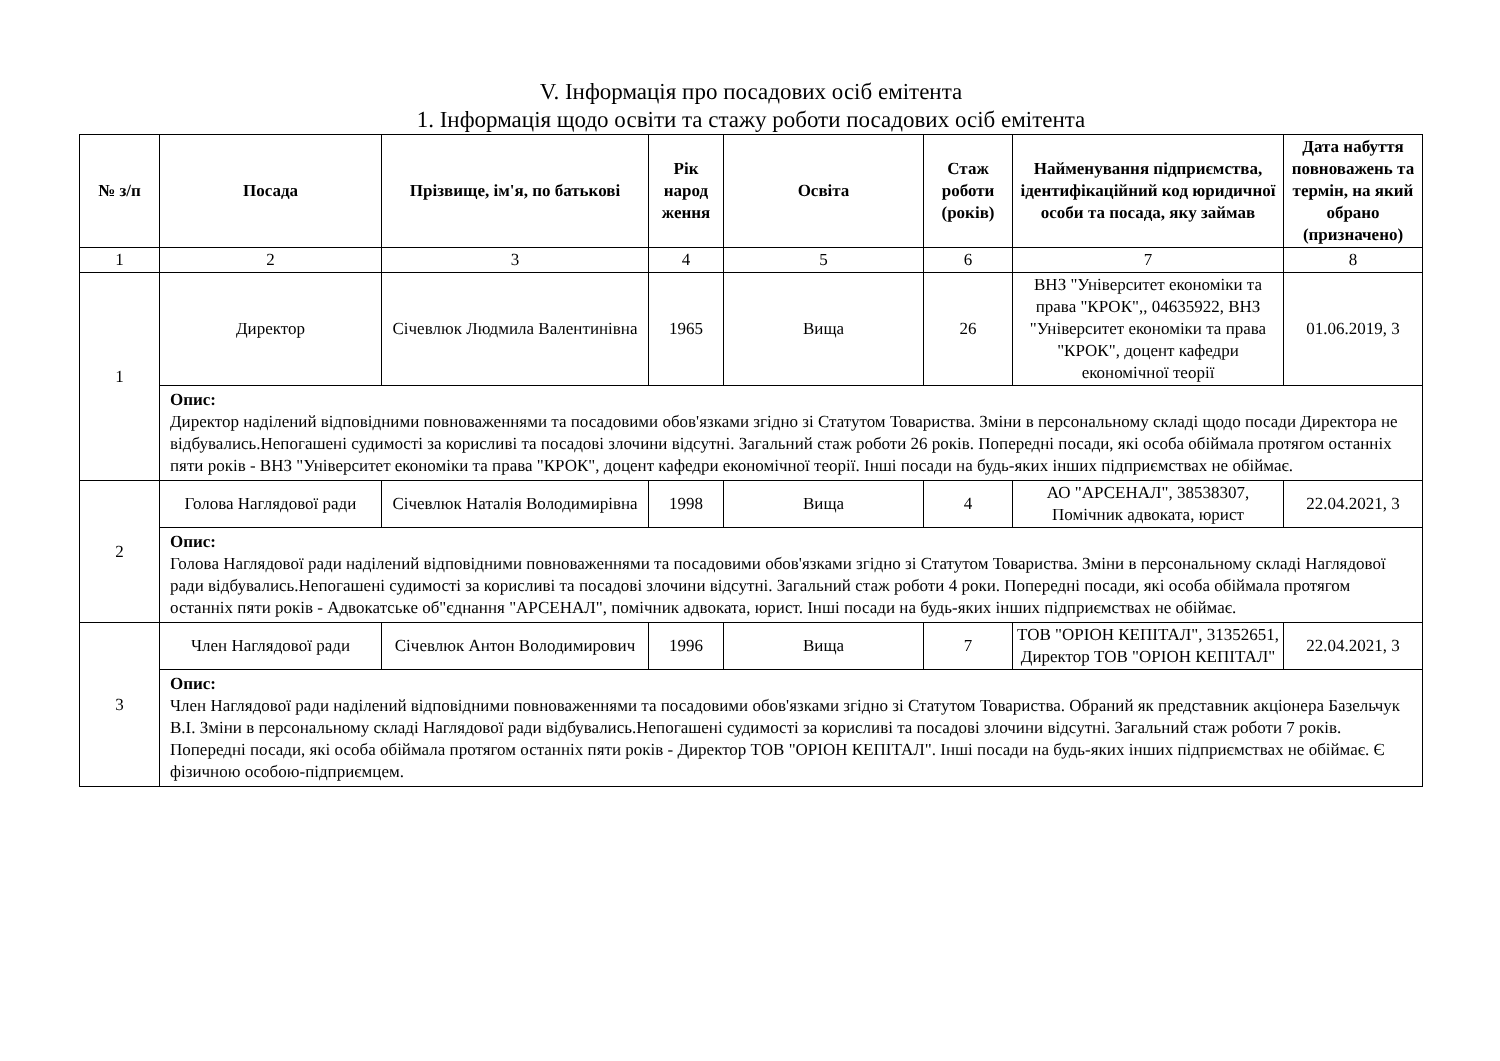V. Інформація про посадових осіб емітента
1. Інформація щодо освіти та стажу роботи посадових осіб емітента
| № з/п | Посада | Прізвище, ім'я, по батькові | Рік народ ження | Освіта | Стаж роботи (років) | Найменування підприємства, ідентифікаційний код юридичної особи та посада, яку займав | Дата набуття повноважень та термін, на який обрано (призначено) |
| --- | --- | --- | --- | --- | --- | --- | --- |
| 1 | 2 | 3 | 4 | 5 | 6 | 7 | 8 |
| 1 | Директор | Січевлюк Людмила Валентинівна | 1965 | Вища | 26 | ВНЗ "Університет економіки та права "КРОК",, 04635922, ВНЗ "Університет економіки та права "КРОК", доцент кафедри економічної теорії | 01.06.2019, 3 |
| | Опис: Директор наділений відповідними повноваженнями та посадовими обов'язками згідно зі Статутом Товариства. Зміни в персональному складі щодо посади Директора не відбувались.Непогашені судимості за корисливі та посадові злочини відсутні. Загальний стаж роботи 26 років. Попередні посади, які особа обіймала протягом останніх пяти років - ВНЗ "Університет економіки та права "КРОК", доцент кафедри економічної теорії. Інші посади на будь-яких інших підприємствах не обіймає. | | | | | | |
| 2 | Голова Наглядової ради | Січевлюк Наталія Володимирівна | 1998 | Вища | 4 | АО "АРСЕНАЛ", 38538307, Помічник адвоката, юрист | 22.04.2021, 3 |
| | Опис: Голова Наглядової ради наділений відповідними повноваженнями та посадовими обов'язками згідно зі Статутом Товариства. Зміни в персональному складі Наглядової ради відбувались.Непогашені судимості за корисливі та посадові злочини відсутні. Загальний стаж роботи 4 роки. Попередні посади, які особа обіймала протягом останніх пяти років - Адвокатське об"єднання "АРСЕНАЛ", помічник адвоката, юрист. Інші посади на будь-яких інших підприємствах не обіймає. | | | | | | |
| 3 | Член Наглядової ради | Січевлюк Антон Володимирович | 1996 | Вища | 7 | ТОВ "ОРІОН КЕПІТАЛ", 31352651, Директор ТОВ "ОРІОН КЕПІТАЛ" | 22.04.2021, 3 |
| | Опис: Член Наглядової ради наділений відповідними повноваженнями та посадовими обов'язками згідно зі Статутом Товариства. Обраний як представник акціонера Базельчук В.І. Зміни в персональному складі Наглядової ради відбувались.Непогашені судимості за корисливі та посадові злочини відсутні. Загальний стаж роботи 7 років. Попередні посади, які особа обіймала протягом останніх пяти років - Директор ТОВ "ОРІОН КЕПІТАЛ". Інші посади на будь-яких інших підприємствах не обіймає. Є фізичною особою-підприємцем. | | | | | | |